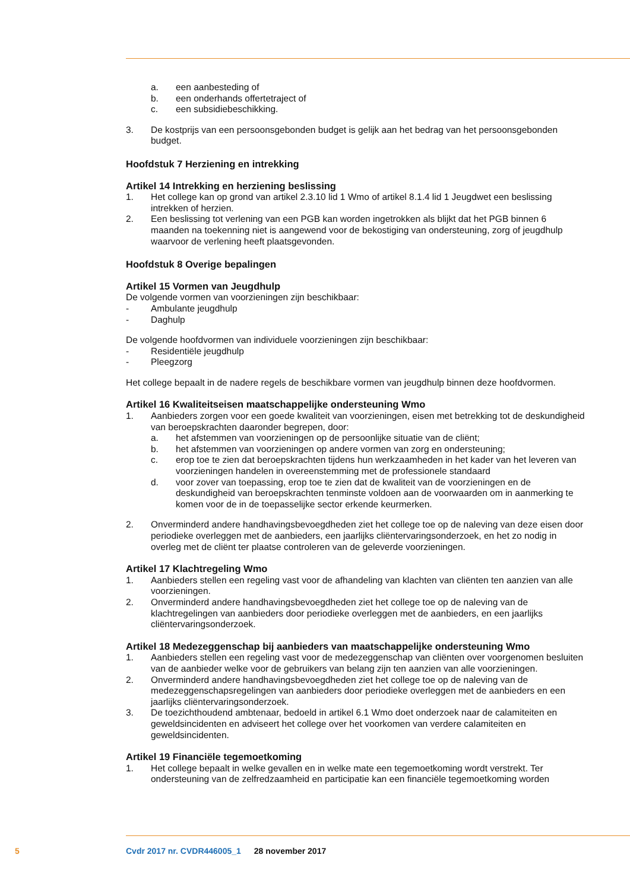a. een aanbesteding of
b. een onderhands offertetraject of
c. een subsidiebeschikking.
3. De kostprijs van een persoonsgebonden budget is gelijk aan het bedrag van het persoonsgebonden budget.
Hoofdstuk 7 Herziening en intrekking
Artikel 14 Intrekking en herziening beslissing
1. Het college kan op grond van artikel 2.3.10 lid 1 Wmo of artikel 8.1.4 lid 1 Jeugdwet een beslissing intrekken of herzien.
2. Een beslissing tot verlening van een PGB kan worden ingetrokken als blijkt dat het PGB binnen 6 maanden na toekenning niet is aangewend voor de bekostiging van ondersteuning, zorg of jeugdhulp waarvoor de verlening heeft plaatsgevonden.
Hoofdstuk 8 Overige bepalingen
Artikel 15 Vormen van Jeugdhulp
De volgende vormen van voorzieningen zijn beschikbaar:
- Ambulante jeugdhulp
- Daghulp
De volgende hoofdvormen van individuele voorzieningen zijn beschikbaar:
- Residentiële jeugdhulp
- Pleegzorg
Het college bepaalt in de nadere regels de beschikbare vormen van jeugdhulp binnen deze hoofdvormen.
Artikel 16 Kwaliteitseisen maatschappelijke ondersteuning Wmo
1. Aanbieders zorgen voor een goede kwaliteit van voorzieningen, eisen met betrekking tot de deskundigheid van beroepskrachten daaronder begrepen, door:
a. het afstemmen van voorzieningen op de persoonlijke situatie van de cliënt;
b. het afstemmen van voorzieningen op andere vormen van zorg en ondersteuning;
c. erop toe te zien dat beroepskrachten tijdens hun werkzaamheden in het kader van het leveren van voorzieningen handelen in overeenstemming met de professionele standaard
d. voor zover van toepassing, erop toe te zien dat de kwaliteit van de voorzieningen en de deskundigheid van beroepskrachten tenminste voldoen aan de voorwaarden om in aanmerking te komen voor de in de toepasselijke sector erkende keurmerken.
2. Onverminderd andere handhavingsbevoegdheden ziet het college toe op de naleving van deze eisen door periodieke overleggen met de aanbieders, een jaarlijks cliëntervaringsonderzoek, en het zo nodig in overleg met de cliënt ter plaatse controleren van de geleverde voorzieningen.
Artikel 17 Klachtregeling Wmo
1. Aanbieders stellen een regeling vast voor de afhandeling van klachten van cliënten ten aanzien van alle voorzieningen.
2. Onverminderd andere handhavingsbevoegdheden ziet het college toe op de naleving van de klachtregelingen van aanbieders door periodieke overleggen met de aanbieders, en een jaarlijks cliëntervaringsonderzoek.
Artikel 18 Medezeggenschap bij aanbieders van maatschappelijke ondersteuning Wmo
1. Aanbieders stellen een regeling vast voor de medezeggenschap van cliënten over voorgenomen besluiten van de aanbieder welke voor de gebruikers van belang zijn ten aanzien van alle voorzieningen.
2. Onverminderd andere handhavingsbevoegdheden ziet het college toe op de naleving van de medezeggenschapsregelingen van aanbieders door periodieke overleggen met de aanbieders en een jaarlijks cliëntervaringsonderzoek.
3. De toezichthoudend ambtenaar, bedoeld in artikel 6.1 Wmo doet onderzoek naar de calamiteiten en geweldsincidenten en adviseert het college over het voorkomen van verdere calamiteiten en geweldsincidenten.
Artikel 19 Financiële tegemoetkoming
1. Het college bepaalt in welke gevallen en in welke mate een tegemoetkoming wordt verstrekt. Ter ondersteuning van de zelfredzaamheid en participatie kan een financiële tegemoetkoming worden
5 Cvdr 2017 nr. CVDR446005_1 28 november 2017